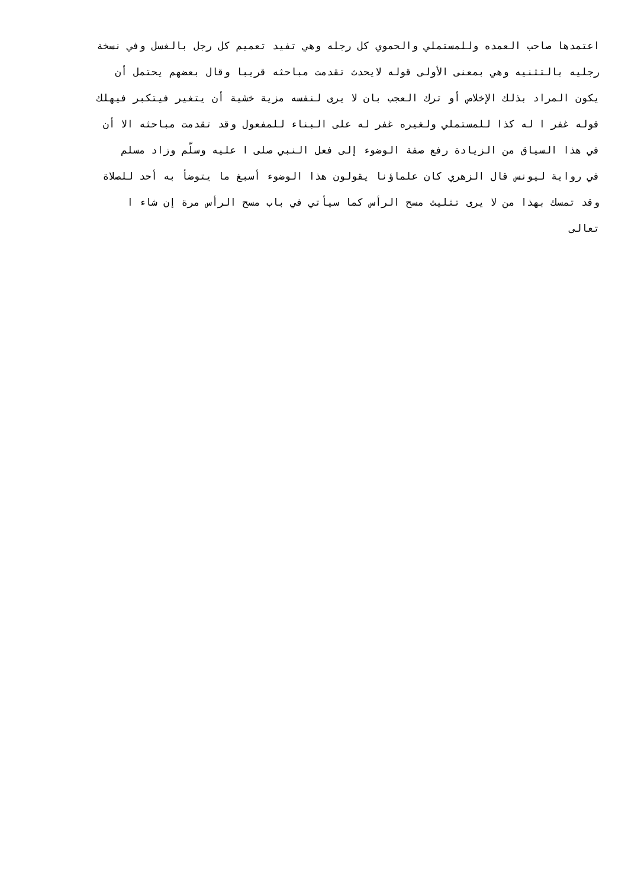اعتمدها صاحب العمده وللمستملي والحموي كل رجله وهي تفيد تعميم كل رجل بالغسل وفي نسخة
رجليه بالتثنيه وهي بمعنى الأولى قوله لايحدث تقدمت مباحثه قريبا وقال بعضهم يحتمل أن
يكون المراد بذلك الإخلاص أو ترك العجب بان لا يرى لنفسه مزية خشية أن يتغير فيتكبر فيهلك
قوله غفر ا له كذا للمستملي ولغيره غفر له على البناء للمفعول وقد تقدمت مباحثه الا أن
في هذا السياق من الزيادة رفع صفة الوضوء إلى فعل النبي صلى ا عليه وسلّم وزاد مسلم
في رواية ليونس قال الزهري كان علماؤنا يقولون هذا الوضوء أسبغ ما يتوضأ به أحد للصلاة
وقد تمسك بهذا من لا يرى تثليث مسح الرأس كما سيأتي في باب مسح الرأس مرة إن شاء ا
تعالى